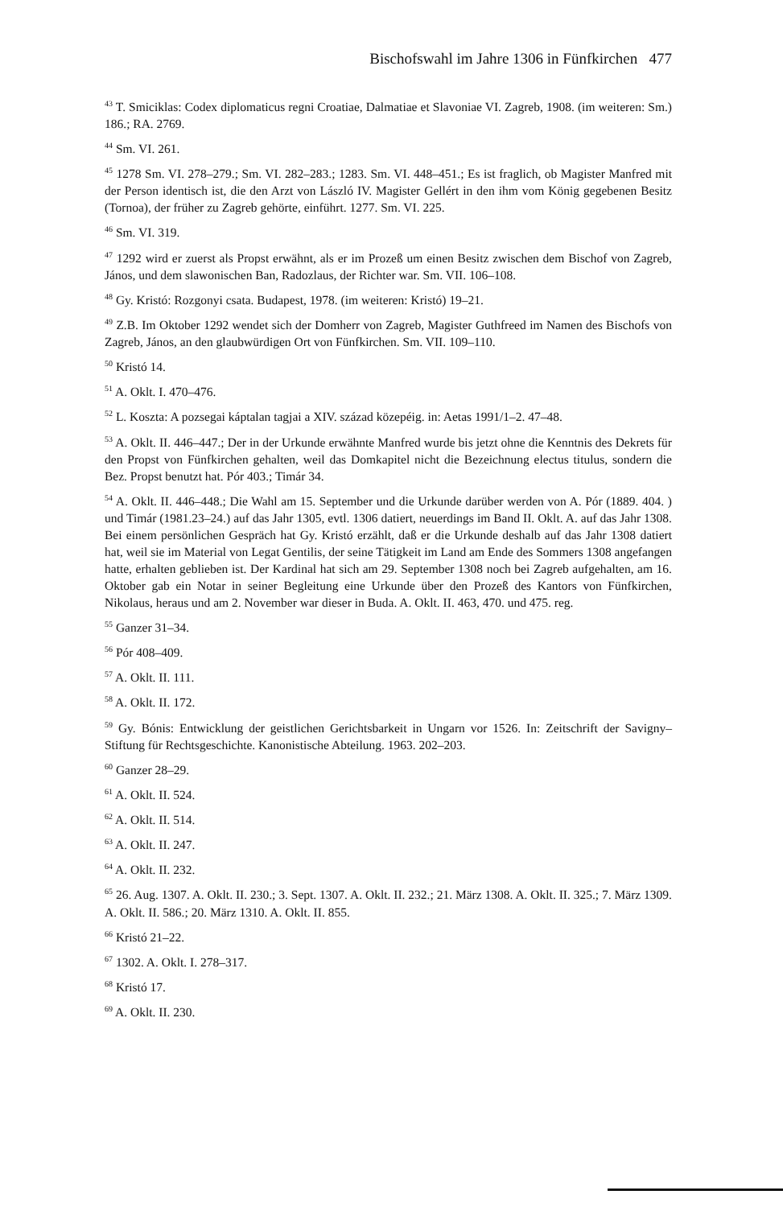Bischofswahl im Jahre 1306 in Fünfkirchen 477
<sup>43</sup> T. Smiciklas: Codex diplomaticus regni Croatiae, Dalmatiae et Slavoniae VI. Zagreb, 1908. (im weiteren: Sm.) 186.; RA. 2769.
<sup>44</sup> Sm. VI. 261.
<sup>45</sup> 1278 Sm. VI. 278–279.; Sm. VI. 282–283.; 1283. Sm. VI. 448–451.; Es ist fraglich, ob Magister Manfred mit der Person identisch ist, die den Arzt von László IV. Magister Gellért in den ihm vom König gegebenen Besitz (Tornoa), der früher zu Zagreb gehörte, einführt. 1277. Sm. VI. 225.
<sup>46</sup> Sm. VI. 319.
<sup>47</sup> 1292 wird er zuerst als Propst erwähnt, als er im Prozeß um einen Besitz zwischen dem Bischof von Zagreb, János, und dem slawonischen Ban, Radozlaus, der Richter war. Sm. VII. 106–108.
<sup>48</sup> Gy. Kristó: Rozgonyi csata. Budapest, 1978. (im weiteren: Kristó) 19–21.
<sup>49</sup> Z.B. Im Oktober 1292 wendet sich der Domherr von Zagreb, Magister Guthfreed im Namen des Bischofs von Zagreb, János, an den glaubwürdigen Ort von Fünfkirchen. Sm. VII. 109–110.
<sup>50</sup> Kristó 14.
<sup>51</sup> A. Oklt. I. 470–476.
<sup>52</sup> L. Koszta: A pozsegai káptalan tagjai a XIV. század közepéig. in: Aetas 1991/1–2. 47–48.
<sup>53</sup> A. Oklt. II. 446–447.; Der in der Urkunde erwähnte Manfred wurde bis jetzt ohne die Kenntnis des Dekrets für den Propst von Fünfkirchen gehalten, weil das Domkapitel nicht die Bezeichnung electus titulus, sondern die Bez. Propst benutzt hat. Pór 403.; Timár 34.
<sup>54</sup> A. Oklt. II. 446–448.; Die Wahl am 15. September und die Urkunde darüber werden von A. Pór (1889. 404. ) und Timár (1981.23–24.) auf das Jahr 1305, evtl. 1306 datiert, neuerdings im Band II. Oklt. A. auf das Jahr 1308. Bei einem persönlichen Gespräch hat Gy. Kristó erzählt, daß er die Urkunde deshalb auf das Jahr 1308 datiert hat, weil sie im Material von Legat Gentilis, der seine Tätigkeit im Land am Ende des Sommers 1308 angefangen hatte, erhalten geblieben ist. Der Kardinal hat sich am 29. September 1308 noch bei Zagreb aufgehalten, am 16. Oktober gab ein Notar in seiner Begleitung eine Urkunde über den Prozeß des Kantors von Fünfkirchen, Nikolaus, heraus und am 2. November war dieser in Buda. A. Oklt. II. 463, 470. und 475. reg.
<sup>55</sup> Ganzer 31–34.
<sup>56</sup> Pór 408–409.
<sup>57</sup> A. Oklt. II. 111.
<sup>58</sup> A. Oklt. II. 172.
<sup>59</sup> Gy. Bónis: Entwicklung der geistlichen Gerichtsbarkeit in Ungarn vor 1526. In: Zeitschrift der Savigny–Stiftung für Rechtsgeschichte. Kanonistische Abteilung. 1963. 202–203.
<sup>60</sup> Ganzer 28–29.
<sup>61</sup> A. Oklt. II. 524.
<sup>62</sup> A. Oklt. II. 514.
<sup>63</sup> A. Oklt. II. 247.
<sup>64</sup> A. Oklt. II. 232.
<sup>65</sup> 26. Aug. 1307. A. Oklt. II. 230.; 3. Sept. 1307. A. Oklt. II. 232.; 21. März 1308. A. Oklt. II. 325.; 7. März 1309. A. Oklt. II. 586.; 20. März 1310. A. Oklt. II. 855.
<sup>66</sup> Kristó 21–22.
<sup>67</sup> 1302. A. Oklt. I. 278–317.
<sup>68</sup> Kristó 17.
<sup>69</sup> A. Oklt. II. 230.